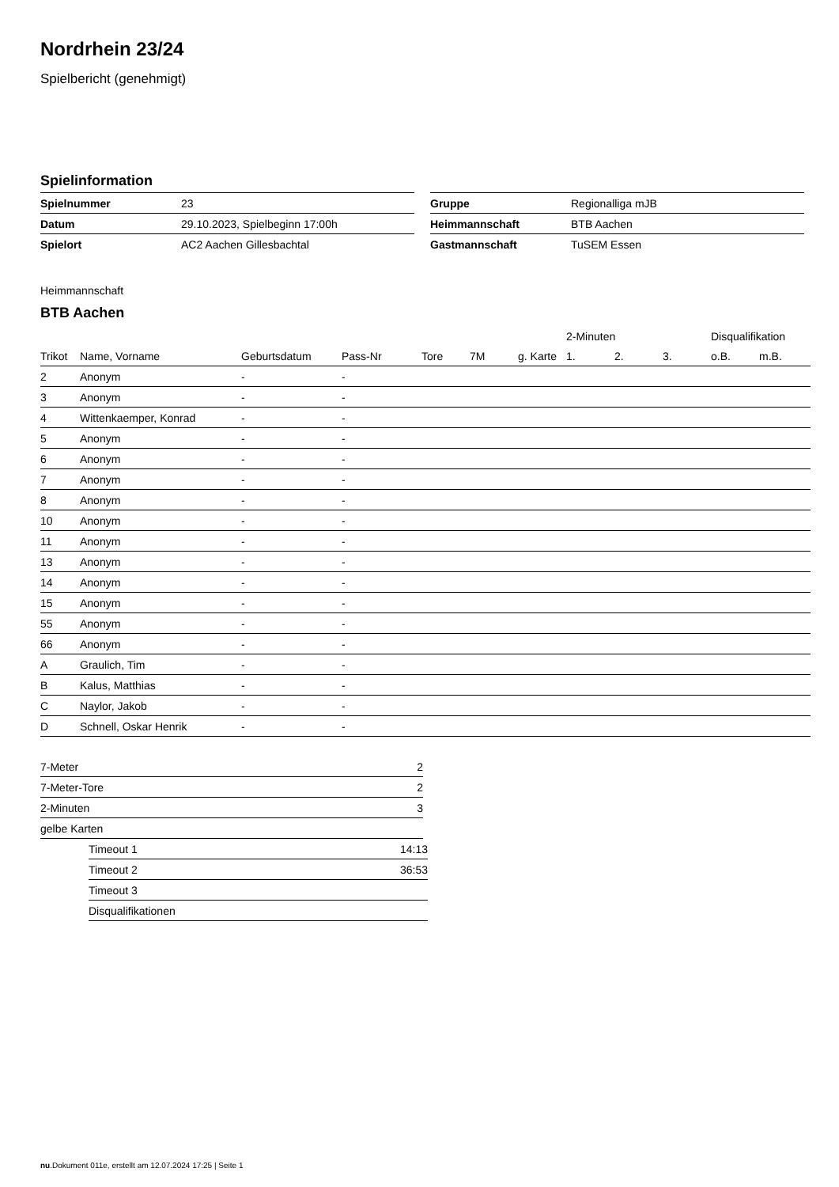Nordrhein 23/24
Spielbericht (genehmigt)
Spielinformation
| Spielnummer | 23 |
| Datum | 29.10.2023, Spielbeginn 17:00h |
| Spielort | AC2 Aachen Gillesbachtal |
| Gruppe | Regionalliga mJB |
| Heimmannschaft | BTB Aachen |
| Gastmannschaft | TuSEM Essen |
Heimmannschaft
BTB Aachen
| | | | | | | | 2-Minuten | | | Disqualifikation | |
| --- | --- | --- | --- | --- | --- | --- | --- | --- | --- | --- | --- |
| Trikot | Name, Vorname | Geburtsdatum | Pass-Nr | Tore | 7M | g. Karte | 1. | 2. | 3. | o.B. | m.B. |
| 2 | Anonym | - | - | | | | | | | | |
| 3 | Anonym | - | - | | | | | | | | |
| 4 | Wittenkaemper, Konrad | - | - | | | | | | | | |
| 5 | Anonym | - | - | | | | | | | | |
| 6 | Anonym | - | - | | | | | | | | |
| 7 | Anonym | - | - | | | | | | | | |
| 8 | Anonym | - | - | | | | | | | | |
| 10 | Anonym | - | - | | | | | | | | |
| 11 | Anonym | - | - | | | | | | | | |
| 13 | Anonym | - | - | | | | | | | | |
| 14 | Anonym | - | - | | | | | | | | |
| 15 | Anonym | - | - | | | | | | | | |
| 55 | Anonym | - | - | | | | | | | | |
| 66 | Anonym | - | - | | | | | | | | |
| A | Graulich, Tim | - | - | | | | | | | | |
| B | Kalus, Matthias | - | - | | | | | | | | |
| C | Naylor, Jakob | - | - | | | | | | | | |
| D | Schnell, Oskar Henrik | - | - | | | | | | | | |
| 7-Meter | 2 |
| 7-Meter-Tore | 2 |
| 2-Minuten | 3 |
| gelbe Karten | |
| Timeout 1 | 14:13 |
| Timeout 2 | 36:53 |
| Timeout 3 | |
| Disqualifikationen | |
nu.Dokument 011e, erstellt am 12.07.2024 17:25 | Seite 1